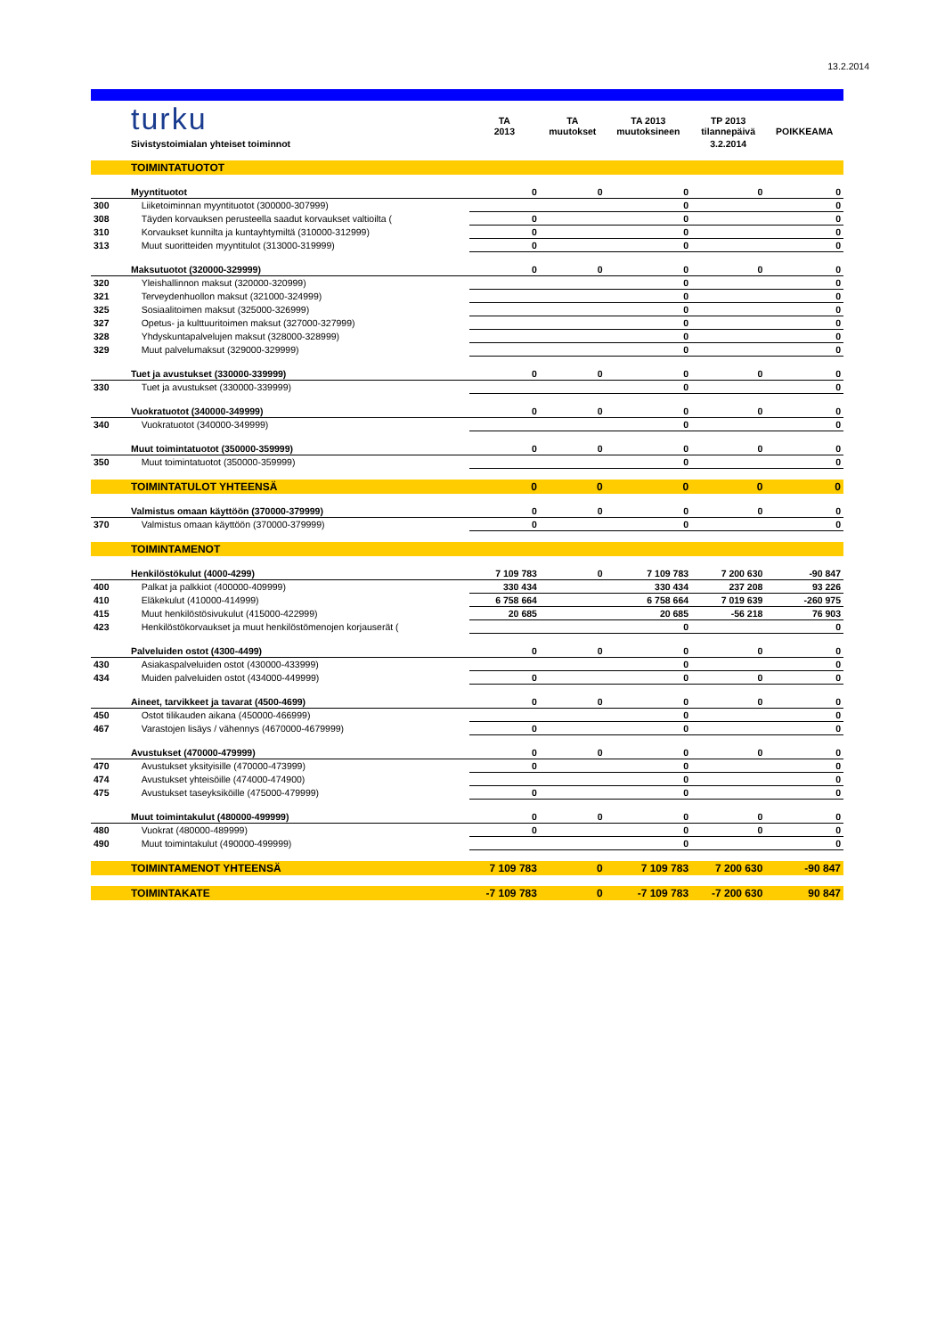13.2.2014
| | turku | TA 2013 | TA muutokset | TA 2013 muutoksineen | TP 2013 tilannepäivä | POIKKEAMA |
| | Sivistystoimialan yhteiset toiminnot | | | | 3.2.2014 | |
| | TOIMINTATUOTOT | | | | | |
| | Myyntituotot | 0 | 0 | 0 | 0 | 0 |
| 300 | Liiketoiminnan myyntituotot (300000-307999) | | | 0 | | 0 |
| 308 | Täyden korvauksen perusteella saadut korvaukset valtioilta ( | 0 | | 0 | | 0 |
| 310 | Korvaukset kunnilta ja kuntayhtymiltä (310000-312999) | 0 | | 0 | | 0 |
| 313 | Muut suoritteiden myyntitulot (313000-319999) | 0 | | 0 | | 0 |
| | Maksutuotot (320000-329999) | 0 | 0 | 0 | 0 | 0 |
| 320 | Yleishallinnon maksut (320000-320999) | | | 0 | | 0 |
| 321 | Terveydenhuollon maksut (321000-324999) | | | 0 | | 0 |
| 325 | Sosiaalitoimen maksut (325000-326999) | | | 0 | | 0 |
| 327 | Opetus- ja kulttuuritoimen maksut (327000-327999) | | | 0 | | 0 |
| 328 | Yhdyskuntapalvelujen maksut (328000-328999) | | | 0 | | 0 |
| 329 | Muut palvelumaksut (329000-329999) | | | 0 | | 0 |
| | Tuet ja avustukset (330000-339999) | 0 | 0 | 0 | 0 | 0 |
| 330 | Tuet ja avustukset (330000-339999) | | | 0 | | 0 |
| | Vuokratuotot (340000-349999) | 0 | 0 | 0 | 0 | 0 |
| 340 | Vuokratuotot (340000-349999) | | | 0 | | 0 |
| | Muut toimintatuotot (350000-359999) | 0 | 0 | 0 | 0 | 0 |
| 350 | Muut toimintatuotot (350000-359999) | | | 0 | | 0 |
| | TOIMINTATULOT YHTEENSÄ | 0 | 0 | 0 | 0 | 0 |
| | Valmistus omaan käyttöön (370000-379999) | 0 | 0 | 0 | 0 | 0 |
| 370 | Valmistus omaan käyttöön (370000-379999) | 0 | | 0 | | 0 |
| | TOIMINTAMENOT | | | | | |
| | Henkilöstökulut (4000-4299) | 7 109 783 | 0 | 7 109 783 | 7 200 630 | -90 847 |
| 400 | Palkat ja palkkiot (400000-409999) | 330 434 | | 330 434 | 237 208 | 93 226 |
| 410 | Eläkekulut (410000-414999) | 6 758 664 | | 6 758 664 | 7 019 639 | -260 975 |
| 415 | Muut henkilöstösivukulut (415000-422999) | 20 685 | | 20 685 | -56 218 | 76 903 |
| 423 | Henkilöstökorvaukset ja muut henkilöstömenojen korjauserät ( | | | 0 | | 0 |
| | Palveluiden ostot (4300-4499) | 0 | 0 | 0 | 0 | 0 |
| 430 | Asiakaspalveluiden ostot (430000-433999) | | | 0 | | 0 |
| 434 | Muiden palveluiden ostot (434000-449999) | 0 | | 0 | 0 | 0 |
| | Aineet, tarvikkeet ja tavarat (4500-4699) | 0 | 0 | 0 | 0 | 0 |
| 450 | Ostot tilikauden aikana (450000-466999) | | | 0 | | 0 |
| 467 | Varastojen lisäys / vähennys (4670000-4679999) | 0 | | 0 | | 0 |
| | Avustukset (470000-479999) | 0 | 0 | 0 | 0 | 0 |
| 470 | Avustukset yksityisille (470000-473999) | 0 | | 0 | | 0 |
| 474 | Avustukset yhteisöille (474000-474900) | | | 0 | | 0 |
| 475 | Avustukset taseyksiköille (475000-479999) | 0 | | 0 | | 0 |
| | Muut toimintakulut (480000-499999) | 0 | 0 | 0 | 0 | 0 |
| 480 | Vuokrat (480000-489999) | 0 | | 0 | 0 | 0 |
| 490 | Muut toimintakulut (490000-499999) | | | 0 | | 0 |
| | TOIMINTAMENOT YHTEENSÄ | 7 109 783 | 0 | 7 109 783 | 7 200 630 | -90 847 |
| | TOIMINTAKATE | -7 109 783 | 0 | -7 109 783 | -7 200 630 | 90 847 |